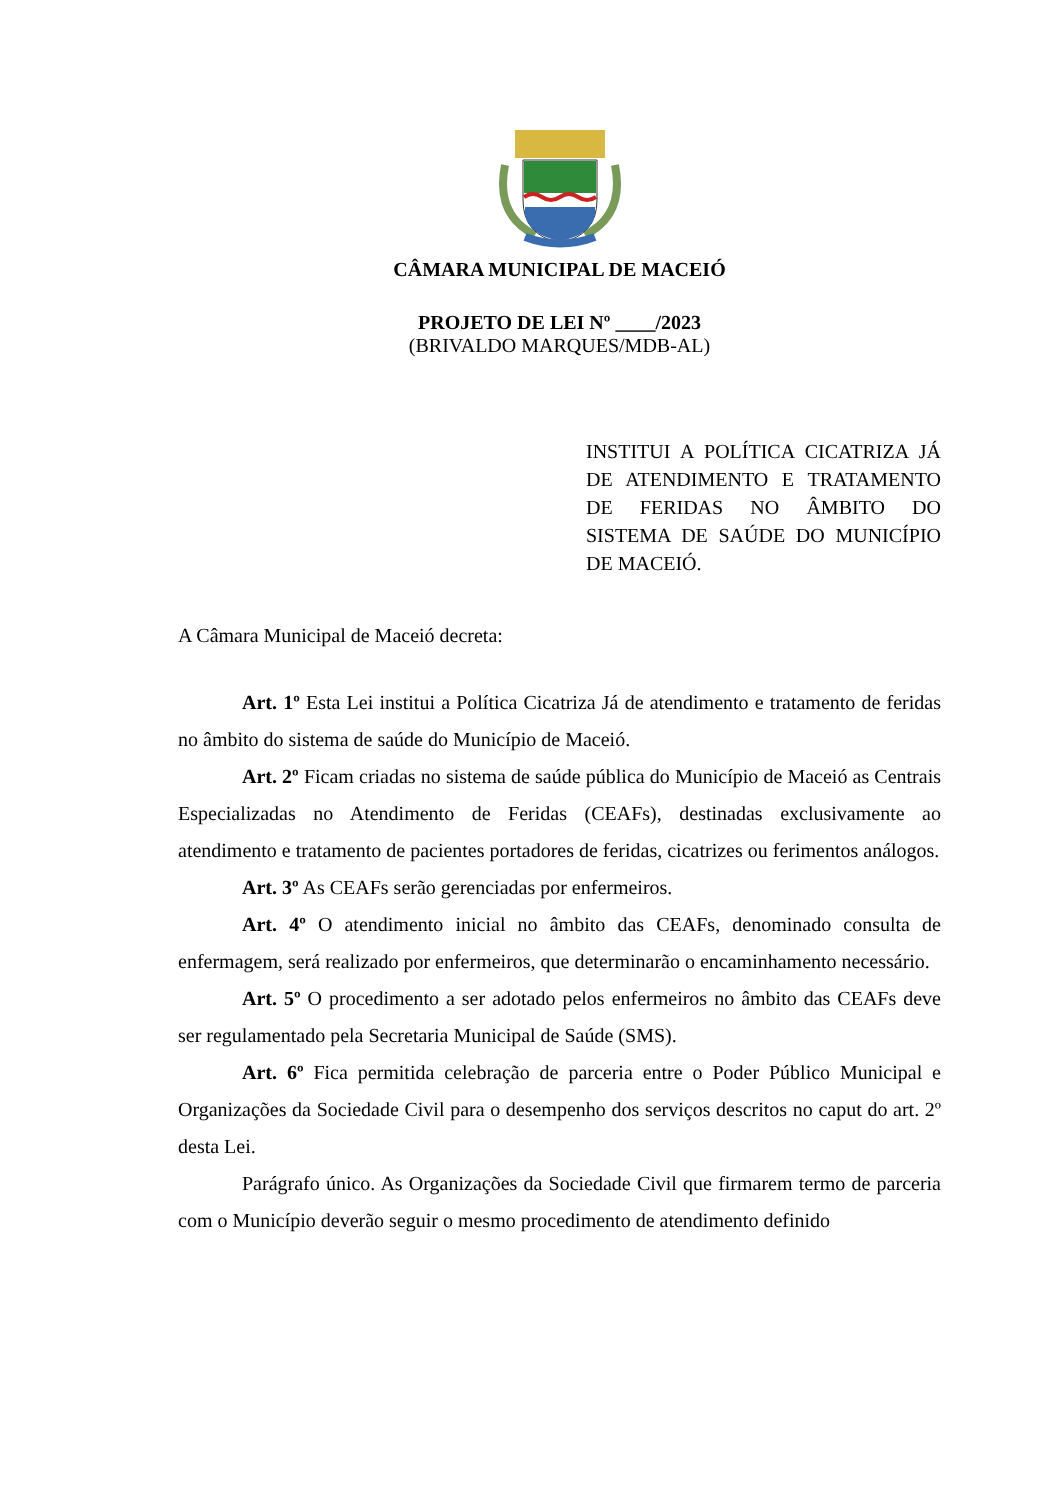CÂMARA MUNICIPAL DE MACEIÓ
PROJETO DE LEI Nº ____/2023
(BRIVALDO MARQUES/MDB-AL)
INSTITUI A POLÍTICA CICATRIZA JÁ DE ATENDIMENTO E TRATAMENTO DE FERIDAS NO ÂMBITO DO SISTEMA DE SAÚDE DO MUNICÍPIO DE MACEIÓ.
A Câmara Municipal de Maceió decreta:
Art. 1º Esta Lei institui a Política Cicatriza Já de atendimento e tratamento de feridas no âmbito do sistema de saúde do Município de Maceió.
Art. 2º Ficam criadas no sistema de saúde pública do Município de Maceió as Centrais Especializadas no Atendimento de Feridas (CEAFs), destinadas exclusivamente ao atendimento e tratamento de pacientes portadores de feridas, cicatrizes ou ferimentos análogos.
Art. 3º As CEAFs serão gerenciadas por enfermeiros.
Art. 4º O atendimento inicial no âmbito das CEAFs, denominado consulta de enfermagem, será realizado por enfermeiros, que determinarão o encaminhamento necessário.
Art. 5º O procedimento a ser adotado pelos enfermeiros no âmbito das CEAFs deve ser regulamentado pela Secretaria Municipal de Saúde (SMS).
Art. 6º Fica permitida celebração de parceria entre o Poder Público Municipal e Organizações da Sociedade Civil para o desempenho dos serviços descritos no caput do art. 2º desta Lei.
Parágrafo único. As Organizações da Sociedade Civil que firmarem termo de parceria com o Município deverão seguir o mesmo procedimento de atendimento definido